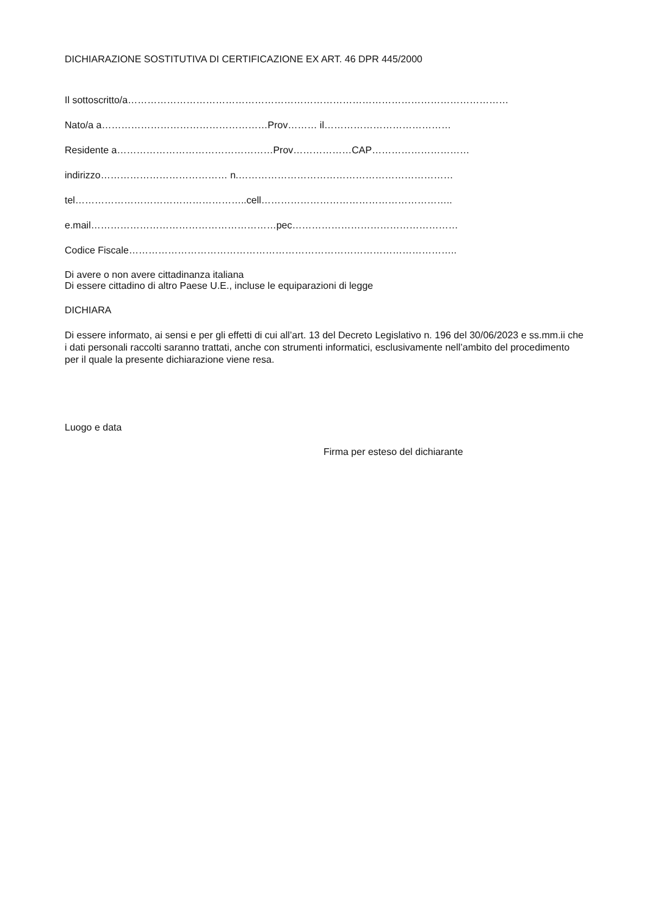DICHIARAZIONE SOSTITUTIVA DI CERTIFICAZIONE EX ART. 46 DPR 445/2000
Il sottoscritto/a………………………………………………………………………………………………………
Nato/a a……………………………………………Prov……… il…………………………………
Residente a…………………………………………Prov………………CAP…………………………
indirizzo………………………………… n.…………………………………………………………
tel……………………………………………..cell…………………………………………………..
e.mail…………………………………………………pec……………………………………………
Codice Fiscale………………………………………………………………………………………..
Di avere o non avere cittadinanza italiana
Di essere cittadino di altro Paese U.E., incluse le equiparazioni di legge
DICHIARA
Di essere informato, ai sensi e per gli effetti di cui all’art. 13 del Decreto Legislativo n. 196 del 30/06/2023 e ss.mm.ii che i dati personali raccolti saranno trattati, anche con strumenti informatici, esclusivamente nell’ambito del procedimento per il quale la presente dichiarazione viene resa.
Luogo e data
Firma per esteso del dichiarante